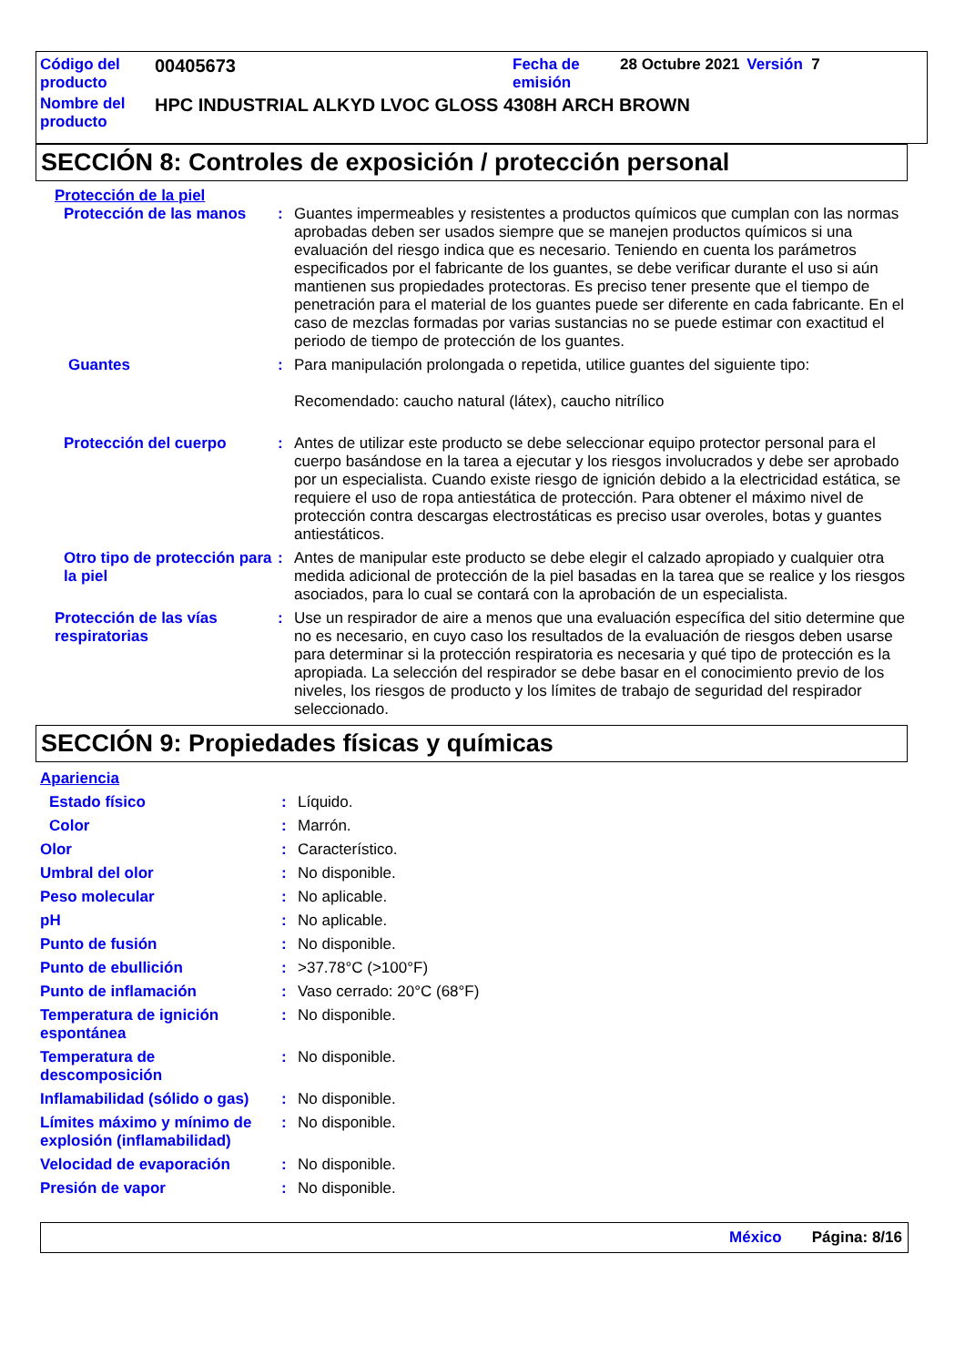| Código del producto | 00405673 | Fecha de emisión | 28 Octubre 2021 | Versión 7 |
| Nombre del producto | HPC INDUSTRIAL ALKYD LVOC GLOSS 4308H ARCH BROWN | | | |
SECCIÓN 8: Controles de exposición / protección personal
Protección de la piel
| Protección de las manos | : | Guantes impermeables y resistentes a productos químicos que cumplan con las normas aprobadas deben ser usados siempre que se manejen productos químicos si una evaluación del riesgo indica que es necesario. Teniendo en cuenta los parámetros especificados por el fabricante de los guantes, se debe verificar durante el uso si aún mantienen sus propiedades protectoras. Es preciso tener presente que el tiempo de penetración para el material de los guantes puede ser diferente en cada fabricante. En el caso de mezclas formadas por varias sustancias no se puede estimar con exactitud el periodo de tiempo de protección de los guantes. |
| Guantes | : | Para manipulación prolongada o repetida, utilice guantes del siguiente tipo: Recomendado: caucho natural (látex), caucho nitrílico |
| Protección del cuerpo | : | Antes de utilizar este producto se debe seleccionar equipo protector personal para el cuerpo basándose en la tarea a ejecutar y los riesgos involucrados y debe ser aprobado por un especialista. Cuando existe riesgo de ignición debido a la electricidad estática, se requiere el uso de ropa antiestática de protección. Para obtener el máximo nivel de protección contra descargas electrostáticas es preciso usar overoles, botas y guantes antiestáticos. |
| Otro tipo de protección para la piel | : | Antes de manipular este producto se debe elegir el calzado apropiado y cualquier otra medida adicional de protección de la piel basadas en la tarea que se realice y los riesgos asociados, para lo cual se contará con la aprobación de un especialista. |
| Protección de las vías respiratorias | : | Use un respirador de aire a menos que una evaluación específica del sitio determine que no es necesario, en cuyo caso los resultados de la evaluación de riesgos deben usarse para determinar si la protección respiratoria es necesaria y qué tipo de protección es la apropiada. La selección del respirador se debe basar en el conocimiento previo de los niveles, los riesgos de producto y los límites de trabajo de seguridad del respirador seleccionado. |
SECCIÓN 9: Propiedades físicas y químicas
Apariencia
| Estado físico | : | Líquido. |
| Color | : | Marrón. |
| Olor | : | Característico. |
| Umbral del olor | : | No disponible. |
| Peso molecular | : | No aplicable. |
| pH | : | No aplicable. |
| Punto de fusión | : | No disponible. |
| Punto de ebullición | : | >37.78°C (>100°F) |
| Punto de inflamación | : | Vaso cerrado: 20°C (68°F) |
| Temperatura de ignición espontánea | : | No disponible. |
| Temperatura de descomposición | : | No disponible. |
| Inflamabilidad (sólido o gas) | : | No disponible. |
| Límites máximo y mínimo de explosión (inflamabilidad) | : | No disponible. |
| Velocidad de evaporación | : | No disponible. |
| Presión de vapor | : | No disponible. |
México Página: 8/16